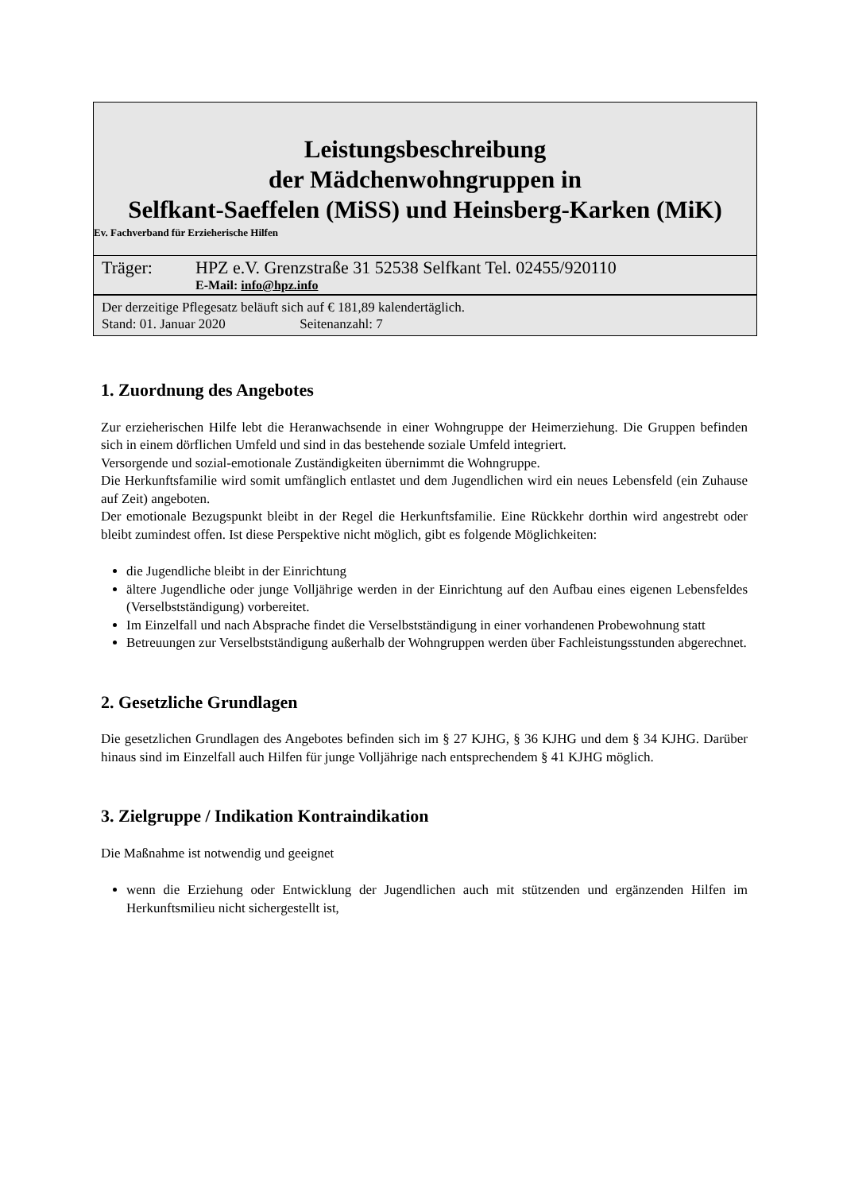Leistungsbeschreibung
der Mädchenwohngruppen in
Selfkant-Saeffelen (MiSS) und Heinsberg-Karken (MiK)
Ev. Fachverband für Erzieherische Hilfen
Träger: HPZ e.V. Grenzstraße 31 52538 Selfkant Tel. 02455/920110
E-Mail: info@hpz.info
Der derzeitige Pflegesatz beläuft sich auf € 181,89 kalendertäglich.
Stand: 01. Januar 2020 Seitenanzahl: 7
1. Zuordnung des Angebotes
Zur erzieherischen Hilfe lebt die Heranwachsende in einer Wohngruppe der Heimerziehung. Die Gruppen befinden sich in einem dörflichen Umfeld und sind in das bestehende soziale Umfeld integriert.
Versorgende und sozial-emotionale Zuständigkeiten übernimmt die Wohngruppe.
Die Herkunftsfamilie wird somit umfänglich entlastet und dem Jugendlichen wird ein neues Lebensfeld (ein Zuhause auf Zeit) angeboten.
Der emotionale Bezugspunkt bleibt in der Regel die Herkunftsfamilie. Eine Rückkehr dorthin wird angestrebt oder bleibt zumindest offen. Ist diese Perspektive nicht möglich, gibt es folgende Möglichkeiten:
die Jugendliche bleibt in der Einrichtung
ältere Jugendliche oder junge Volljährige werden in der Einrichtung auf den Aufbau eines eigenen Lebensfeldes (Verselbstständigung) vorbereitet.
Im Einzelfall und nach Absprache findet die Verselbstständigung in einer vorhandenen Probewohnung statt
Betreuungen zur Verselbstständigung außerhalb der Wohngruppen werden über Fachleistungsstunden abgerechnet.
2. Gesetzliche Grundlagen
Die gesetzlichen Grundlagen des Angebotes befinden sich im § 27 KJHG, § 36 KJHG und dem § 34 KJHG. Darüber hinaus sind im Einzelfall auch Hilfen für junge Volljährige nach entsprechendem § 41 KJHG möglich.
3. Zielgruppe / Indikation Kontraindikation
Die Maßnahme ist notwendig und geeignet
wenn die Erziehung oder Entwicklung der Jugendlichen auch mit stützenden und ergänzenden Hilfen im Herkunftsmilieu nicht sichergestellt ist,